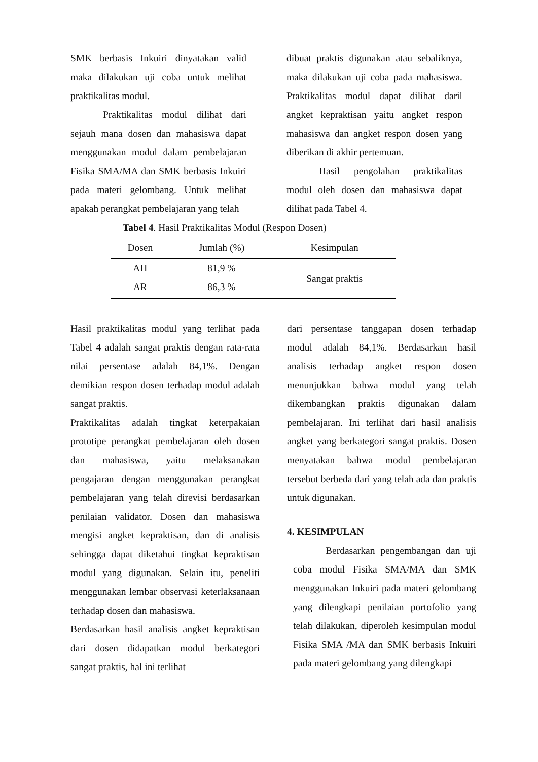SMK berbasis Inkuiri dinyatakan valid maka dilakukan uji coba untuk melihat praktikalitas modul.
Praktikalitas modul dilihat dari sejauh mana dosen dan mahasiswa dapat menggunakan modul dalam pembelajaran Fisika SMA/MA dan SMK berbasis Inkuiri pada materi gelombang. Untuk melihat apakah perangkat pembelajaran yang telah
dibuat praktis digunakan atau sebaliknya, maka dilakukan uji coba pada mahasiswa. Praktikalitas modul dapat dilihat daril angket kepraktisan yaitu angket respon mahasiswa dan angket respon dosen yang diberikan di akhir pertemuan.
Hasil pengolahan praktikalitas modul oleh dosen dan mahasiswa dapat dilihat pada Tabel 4.
Tabel 4. Hasil Praktikalitas Modul (Respon Dosen)
| Dosen | Jumlah (%) | Kesimpulan |
| --- | --- | --- |
| AH | 81,9 % | Sangat praktis |
| AR | 86,3 % | |
Hasil praktikalitas modul yang terlihat pada Tabel 4 adalah sangat praktis dengan rata-rata nilai persentase adalah 84,1%. Dengan demikian respon dosen terhadap modul adalah sangat praktis.
Praktikalitas adalah tingkat keterpakaian prototipe perangkat pembelajaran oleh dosen dan mahasiswa, yaitu melaksanakan pengajaran dengan menggunakan perangkat pembelajaran yang telah direvisi berdasarkan penilaian validator. Dosen dan mahasiswa mengisi angket kepraktisan, dan di analisis sehingga dapat diketahui tingkat kepraktisan modul yang digunakan. Selain itu, peneliti menggunakan lembar observasi keterlaksanaan terhadap dosen dan mahasiswa.
Berdasarkan hasil analisis angket kepraktisan dari dosen didapatkan modul berkategori sangat praktis, hal ini terlihat
dari persentase tanggapan dosen terhadap modul adalah 84,1%. Berdasarkan hasil analisis terhadap angket respon dosen menunjukkan bahwa modul yang telah dikembangkan praktis digunakan dalam pembelajaran. Ini terlihat dari hasil analisis angket yang berkategori sangat praktis. Dosen menyatakan bahwa modul pembelajaran tersebut berbeda dari yang telah ada dan praktis untuk digunakan.
4. KESIMPULAN
Berdasarkan pengembangan dan uji coba modul Fisika SMA/MA dan SMK menggunakan Inkuiri pada materi gelombang yang dilengkapi penilaian portofolio yang telah dilakukan, diperoleh kesimpulan modul Fisika SMA /MA dan SMK berbasis Inkuiri pada materi gelombang yang dilengkapi